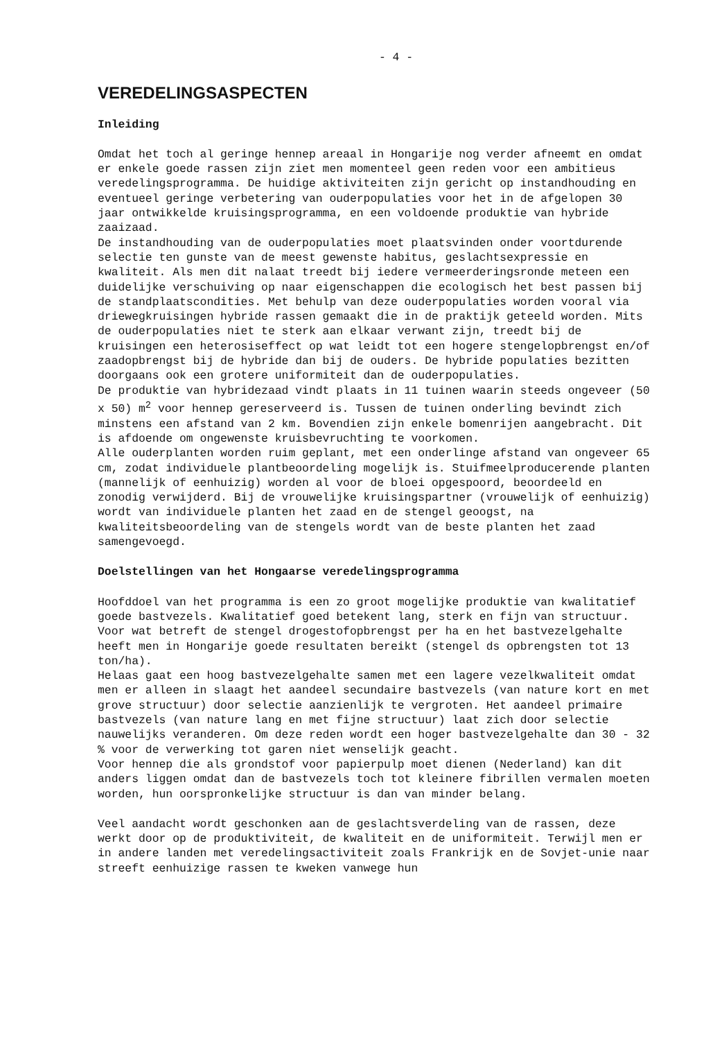- 4 -
VEREDELINGSASPECTEN
Inleiding
Omdat het toch al geringe hennep areaal in Hongarije nog verder afneemt en omdat er enkele goede rassen zijn ziet men momenteel geen reden voor een ambitieus veredelingsprogramma. De huidige aktiviteiten zijn gericht op instandhouding en eventueel geringe verbetering van ouderpopulaties voor het in de afgelopen 30 jaar ontwikkelde kruisingsprogramma, en een voldoende produktie van hybride zaaizaad.
De instandhouding van de ouderpopulaties moet plaatsvinden onder voortdurende selectie ten gunste van de meest gewenste habitus, geslachtsexpressie en kwaliteit. Als men dit nalaat treedt bij iedere vermeerderingsronde meteen een duidelijke verschuiving op naar eigenschappen die ecologisch het best passen bij de standplaatscondities. Met behulp van deze ouderpopulaties worden vooral via driewegkruisingen hybride rassen gemaakt die in de praktijk geteeld worden. Mits de ouderpopulaties niet te sterk aan elkaar verwant zijn, treedt bij de kruisingen een heterosiseffect op wat leidt tot een hogere stengelopbrengst en/of zaadopbrengst bij de hybride dan bij de ouders. De hybride populaties bezitten doorgaans ook een grotere uniformiteit dan de ouderpopulaties.
De produktie van hybridezaad vindt plaats in 11 tuinen waarin steeds ongeveer (50 x 50) m<sup>2</sup> voor hennep gereserveerd is. Tussen de tuinen onderling bevindt zich minstens een afstand van 2 km. Bovendien zijn enkele bomenrijen aangebracht. Dit is afdoende om ongewenste kruisbevruchting te voorkomen.
Alle ouderplanten worden ruim geplant, met een onderlinge afstand van ongeveer 65 cm, zodat individuele plantbeoordeling mogelijk is. Stuifmeelproducerende planten (mannelijk of eenhuizig) worden al voor de bloei opgespoord, beoordeeld en zonodig verwijderd. Bij de vrouwelijke kruisingspartner (vrouwelijk of eenhuizig) wordt van individuele planten het zaad en de stengel geoogst, na kwaliteitsbeoordeling van de stengels wordt van de beste planten het zaad samengevoegd.
Doelstellingen van het Hongaarse veredelingsprogramma
Hoofddoel van het programma is een zo groot mogelijke produktie van kwalitatief goede bastvezels. Kwalitatief goed betekent lang, sterk en fijn van structuur.
Voor wat betreft de stengel drogestofopbrengst per ha en het bastvezelgehalte heeft men in Hongarije goede resultaten bereikt (stengel ds opbrengsten tot 13 ton/ha).
Helaas gaat een hoog bastvezelgehalte samen met een lagere vezelkwaliteit omdat men er alleen in slaagt het aandeel secundaire bastvezels (van nature kort en met grove structuur) door selectie aanzienlijk te vergroten. Het aandeel primaire bastvezels (van nature lang en met fijne structuur) laat zich door selectie nauwelijks veranderen. Om deze reden wordt een hoger bastvezelgehalte dan 30 - 32 % voor de verwerking tot garen niet wenselijk geacht.
Voor hennep die als grondstof voor papierpulp moet dienen (Nederland) kan dit anders liggen omdat dan de bastvezels toch tot kleinere fibrillen vermalen moeten worden, hun oorspronkelijke structuur is dan van minder belang.
Veel aandacht wordt geschonken aan de geslachtsverdeling van de rassen, deze werkt door op de produktiviteit, de kwaliteit en de uniformiteit. Terwijl men er in andere landen met veredelingsactiviteit zoals Frankrijk en de Sovjet-unie naar streeft eenhuizige rassen te kweken vanwege hun